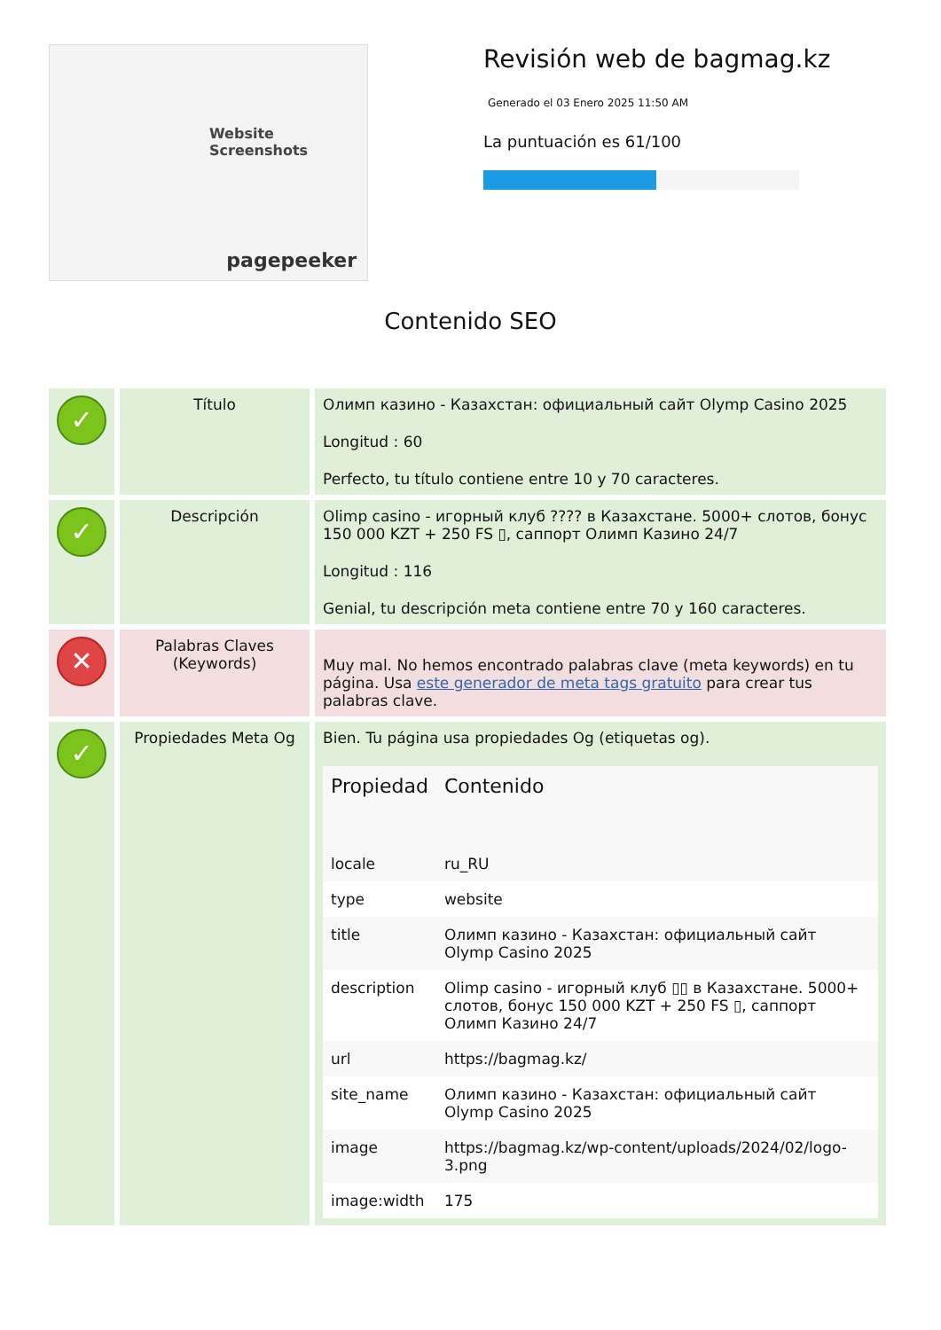Website Screenshots
pagepeeker
Revisión web de bagmag.kz
Generado el 03 Enero 2025 11:50 AM
La puntuación es 61/100
Contenido SEO
| ✓ | Título | Олимп казино - Казахстан: официальный сайт Olymp Casino 2025 Longitud : 60 Perfecto, tu título contiene entre 10 y 70 caracteres. |
| ✓ | Descripción | Olimp casino - игорный клуб ???? в Казахстане. 5000+ слотов, бонус 150 000 KZT + 250 FS ▯, саппорт Олимп Казино 24/7 Longitud : 116 Genial, tu descripción meta contiene entre 70 y 160 caracteres. |
| ✕ | Palabras Claves (Keywords) | Muy mal. No hemos encontrado palabras clave (meta keywords) en tu página. Usa este generador de meta tags gratuito para crear tus palabras clave. |
| ✓ | Propiedades Meta Og | Bien. Tu página usa propiedades Og (etiquetas og). / Propiedad / Contenido / / --- / --- / / locale / ru_RU / / type / website / / title / Олимп казино - Казахстан: официальный сайт Olymp Casino 2025 / / description / Olimp casino - игорный клуб ▯▯ в Казахстане. 5000+ слотов, бонус 150 000 KZT + 250 FS ▯, саппорт Олимп Казино 24/7 / / url / https://bagmag.kz/ / / site_name / Олимп казино - Казахстан: официальный сайт Olymp Casino 2025 / / image / https://bagmag.kz/wp-content/uploads/2024/02/logo-3.png / / image:width / 175 / |